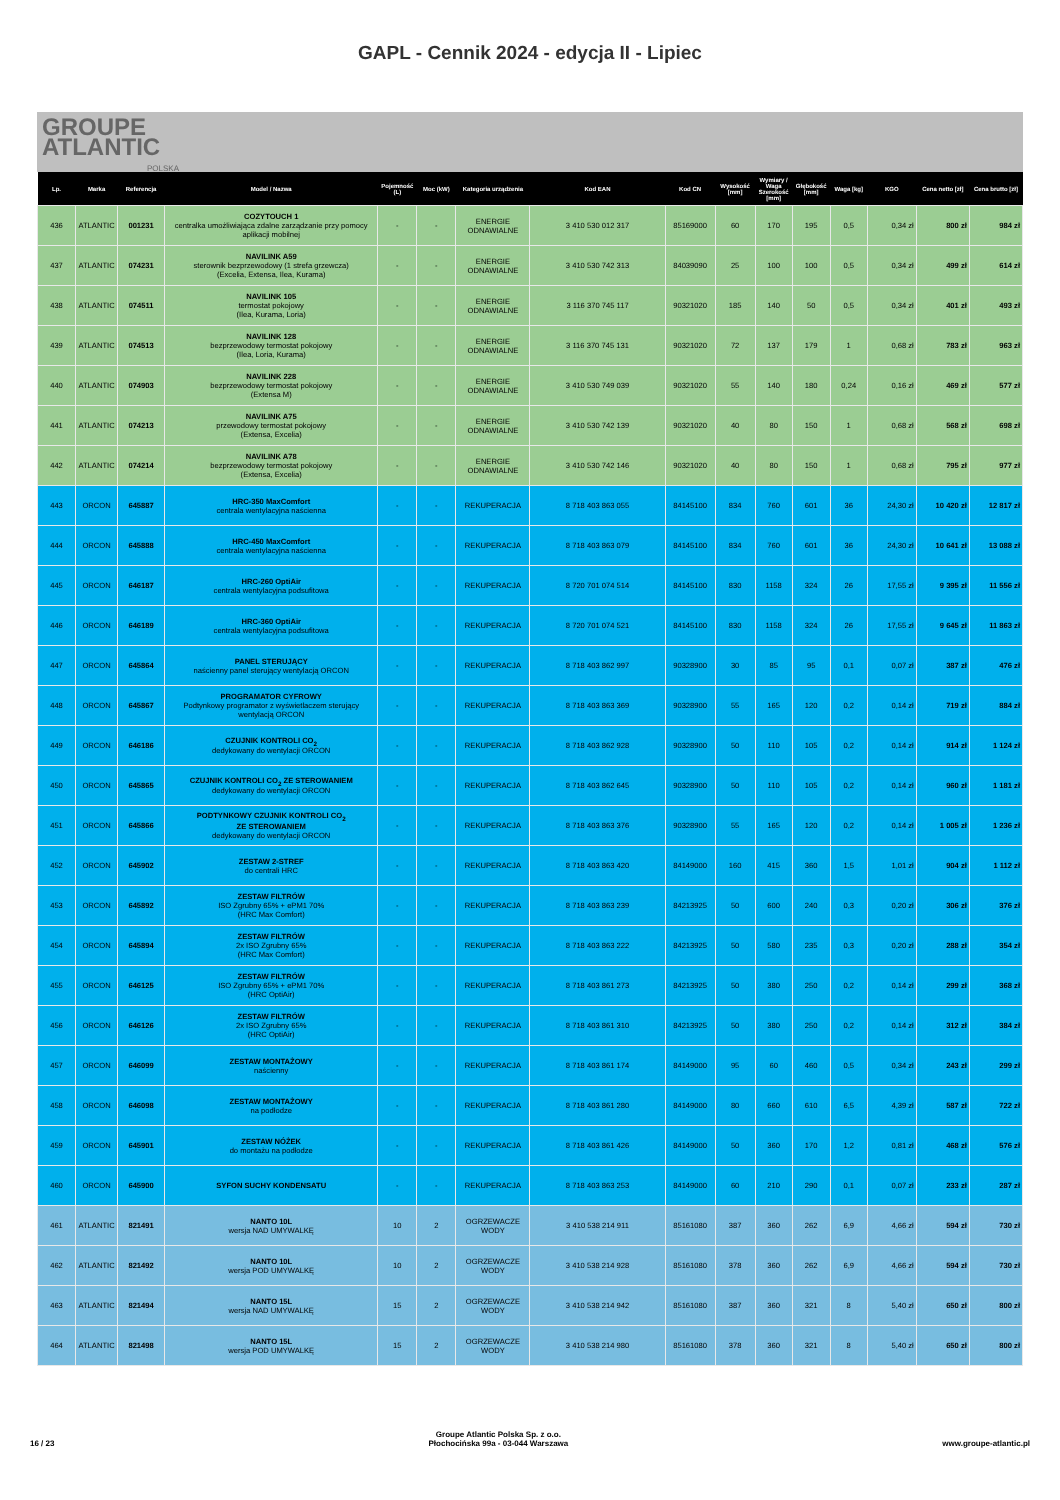GAPL - Cennik 2024 - edycja II - Lipiec
GROUPE
ATLANTIC
POLSKA
| Lp. | Marka | Referencja | Model / Nazwa | Pojemność (L) | Moc (kW) | Kategoria urządzenia | Kod EAN | Kod CN | Wysokość [mm] | Wymiary / Waga Szerokość [mm] | Głębokość [mm] | Waga [kg] | KGO | Cena netto [zł] | Cena brutto [zł] |
| --- | --- | --- | --- | --- | --- | --- | --- | --- | --- | --- | --- | --- | --- | --- | --- |
| 436 | ATLANTIC | 001231 | COZYTOUCH 1 centralka umożliwiająca zdalne zarządzanie przy pomocy aplikacji mobilnej | - | - | ENERGIE ODNAWIALNE | 3 410 530 012 317 | 85169000 | 60 | 170 | 195 | 0,5 | 0,34 zł | 800 zł | 984 zł |
| 437 | ATLANTIC | 074231 | NAVILINK A59 sterownik bezprzewodowy (1 strefa grzewcza) (Excelia, Extensa, Ilea, Kurama) | - | - | ENERGIE ODNAWIALNE | 3 410 530 742 313 | 84039090 | 25 | 100 | 100 | 0,5 | 0,34 zł | 499 zł | 614 zł |
| 438 | ATLANTIC | 074511 | NAVILINK 105 termostat pokojowy (Ilea, Kurama, Loria) | - | - | ENERGIE ODNAWIALNE | 3 116 370 745 117 | 90321020 | 185 | 140 | 50 | 0,5 | 0,34 zł | 401 zł | 493 zł |
| 439 | ATLANTIC | 074513 | NAVILINK 128 bezprzewodowy termostat pokojowy (Ilea, Loria, Kurama) | - | - | ENERGIE ODNAWIALNE | 3 116 370 745 131 | 90321020 | 72 | 137 | 179 | 1 | 0,68 zł | 783 zł | 963 zł |
| 440 | ATLANTIC | 074903 | NAVILINK 228 bezprzewodowy termostat pokojowy (Extensa M) | - | - | ENERGIE ODNAWIALNE | 3 410 530 749 039 | 90321020 | 55 | 140 | 180 | 0,24 | 0,16 zł | 469 zł | 577 zł |
| 441 | ATLANTIC | 074213 | NAVILINK A75 przewodowy termostat pokojowy (Extensa, Excelia) | - | - | ENERGIE ODNAWIALNE | 3 410 530 742 139 | 90321020 | 40 | 80 | 150 | 1 | 0,68 zł | 568 zł | 698 zł |
| 442 | ATLANTIC | 074214 | NAVILINK A78 bezprzewodowy termostat pokojowy (Extensa, Excelia) | - | - | ENERGIE ODNAWIALNE | 3 410 530 742 146 | 90321020 | 40 | 80 | 150 | 1 | 0,68 zł | 795 zł | 977 zł |
| 443 | ORCON | 645887 | HRC-350 MaxComfort centrala wentylacyjna naścienna | - | - | REKUPERACJA | 8 718 403 863 055 | 84145100 | 834 | 760 | 601 | 36 | 24,30 zł | 10 420 zł | 12 817 zł |
| 444 | ORCON | 645888 | HRC-450 MaxComfort centrala wentylacyjna naścienna | - | - | REKUPERACJA | 8 718 403 863 079 | 84145100 | 834 | 760 | 601 | 36 | 24,30 zł | 10 641 zł | 13 088 zł |
| 445 | ORCON | 646187 | HRC-260 OptiAir centrala wentylacyjna podsufitowa | - | - | REKUPERACJA | 8 720 701 074 514 | 84145100 | 830 | 1158 | 324 | 26 | 17,55 zł | 9 395 zł | 11 556 zł |
| 446 | ORCON | 646189 | HRC-360 OptiAir centrala wentylacyjna podsufitowa | - | - | REKUPERACJA | 8 720 701 074 521 | 84145100 | 830 | 1158 | 324 | 26 | 17,55 zł | 9 645 zł | 11 863 zł |
| 447 | ORCON | 645864 | PANEL STERUJĄCY naścienny panel sterujący wentylacją ORCON | - | - | REKUPERACJA | 8 718 403 862 997 | 90328900 | 30 | 85 | 95 | 0,1 | 0,07 zł | 387 zł | 476 zł |
| 448 | ORCON | 645867 | PROGRAMATOR CYFROWY Podtynkowy programator z wyświetlaczem sterujący wentylacją ORCON | - | - | REKUPERACJA | 8 718 403 863 369 | 90328900 | 55 | 165 | 120 | 0,2 | 0,14 zł | 719 zł | 884 zł |
| 449 | ORCON | 646186 | CZUJNIK KONTROLI CO<sub>2</sub> dedykowany do wentylacji ORCON | - | - | REKUPERACJA | 8 718 403 862 928 | 90328900 | 50 | 110 | 105 | 0,2 | 0,14 zł | 914 zł | 1 124 zł |
| 450 | ORCON | 645865 | CZUJNIK KONTROLI CO<sub>2</sub> ZE STEROWANIEM dedykowany do wentylacji ORCON | - | - | REKUPERACJA | 8 718 403 862 645 | 90328900 | 50 | 110 | 105 | 0,2 | 0,14 zł | 960 zł | 1 181 zł |
| 451 | ORCON | 645866 | PODTYNKOWY CZUJNIK KONTROLI CO<sub>2</sub> ZE STEROWANIEM dedykowany do wentylacji ORCON | - | - | REKUPERACJA | 8 718 403 863 376 | 90328900 | 55 | 165 | 120 | 0,2 | 0,14 zł | 1 005 zł | 1 236 zł |
| 452 | ORCON | 645902 | ZESTAW 2-STREF do centrali HRC | - | - | REKUPERACJA | 8 718 403 863 420 | 84149000 | 160 | 415 | 360 | 1,5 | 1,01 zł | 904 zł | 1 112 zł |
| 453 | ORCON | 645892 | ZESTAW FILTRÓW ISO Zgrubny 65% + ePM1 70% (HRC Max Comfort) | - | - | REKUPERACJA | 8 718 403 863 239 | 84213925 | 50 | 600 | 240 | 0,3 | 0,20 zł | 306 zł | 376 zł |
| 454 | ORCON | 645894 | ZESTAW FILTRÓW 2x ISO Zgrubny 65% (HRC Max Comfort) | - | - | REKUPERACJA | 8 718 403 863 222 | 84213925 | 50 | 580 | 235 | 0,3 | 0,20 zł | 288 zł | 354 zł |
| 455 | ORCON | 646125 | ZESTAW FILTRÓW ISO Zgrubny 65% + ePM1 70% (HRC OptiAir) | - | - | REKUPERACJA | 8 718 403 861 273 | 84213925 | 50 | 380 | 250 | 0,2 | 0,14 zł | 299 zł | 368 zł |
| 456 | ORCON | 646126 | ZESTAW FILTRÓW 2x ISO Zgrubny 65% (HRC OptiAir) | - | - | REKUPERACJA | 8 718 403 861 310 | 84213925 | 50 | 380 | 250 | 0,2 | 0,14 zł | 312 zł | 384 zł |
| 457 | ORCON | 646099 | ZESTAW MONTAŻOWY naścienny | - | - | REKUPERACJA | 8 718 403 861 174 | 84149000 | 95 | 60 | 460 | 0,5 | 0,34 zł | 243 zł | 299 zł |
| 458 | ORCON | 646098 | ZESTAW MONTAŻOWY na podłodze | - | - | REKUPERACJA | 8 718 403 861 280 | 84149000 | 80 | 660 | 610 | 6,5 | 4,39 zł | 587 zł | 722 zł |
| 459 | ORCON | 645901 | ZESTAW NÓŻEK do montażu na podłodze | - | - | REKUPERACJA | 8 718 403 861 426 | 84149000 | 50 | 360 | 170 | 1,2 | 0,81 zł | 468 zł | 576 zł |
| 460 | ORCON | 645900 | SYFON SUCHY KONDENSATU | - | - | REKUPERACJA | 8 718 403 863 253 | 84149000 | 60 | 210 | 290 | 0,1 | 0,07 zł | 233 zł | 287 zł |
| 461 | ATLANTIC | 821491 | NANTO 10L wersja NAD UMYWALKĘ | 10 | 2 | OGRZEWACZE WODY | 3 410 538 214 911 | 85161080 | 387 | 360 | 262 | 6,9 | 4,66 zł | 594 zł | 730 zł |
| 462 | ATLANTIC | 821492 | NANTO 10L wersja POD UMYWALKĘ | 10 | 2 | OGRZEWACZE WODY | 3 410 538 214 928 | 85161080 | 378 | 360 | 262 | 6,9 | 4,66 zł | 594 zł | 730 zł |
| 463 | ATLANTIC | 821494 | NANTO 15L wersja NAD UMYWALKĘ | 15 | 2 | OGRZEWACZE WODY | 3 410 538 214 942 | 85161080 | 387 | 360 | 321 | 8 | 5,40 zł | 650 zł | 800 zł |
| 464 | ATLANTIC | 821498 | NANTO 15L wersja POD UMYWALKĘ | 15 | 2 | OGRZEWACZE WODY | 3 410 538 214 980 | 85161080 | 378 | 360 | 321 | 8 | 5,40 zł | 650 zł | 800 zł |
16 / 23
Groupe Atlantic Polska Sp. z o.o.
Płochocińska 99a - 03-044 Warszawa
www.groupe-atlantic.pl